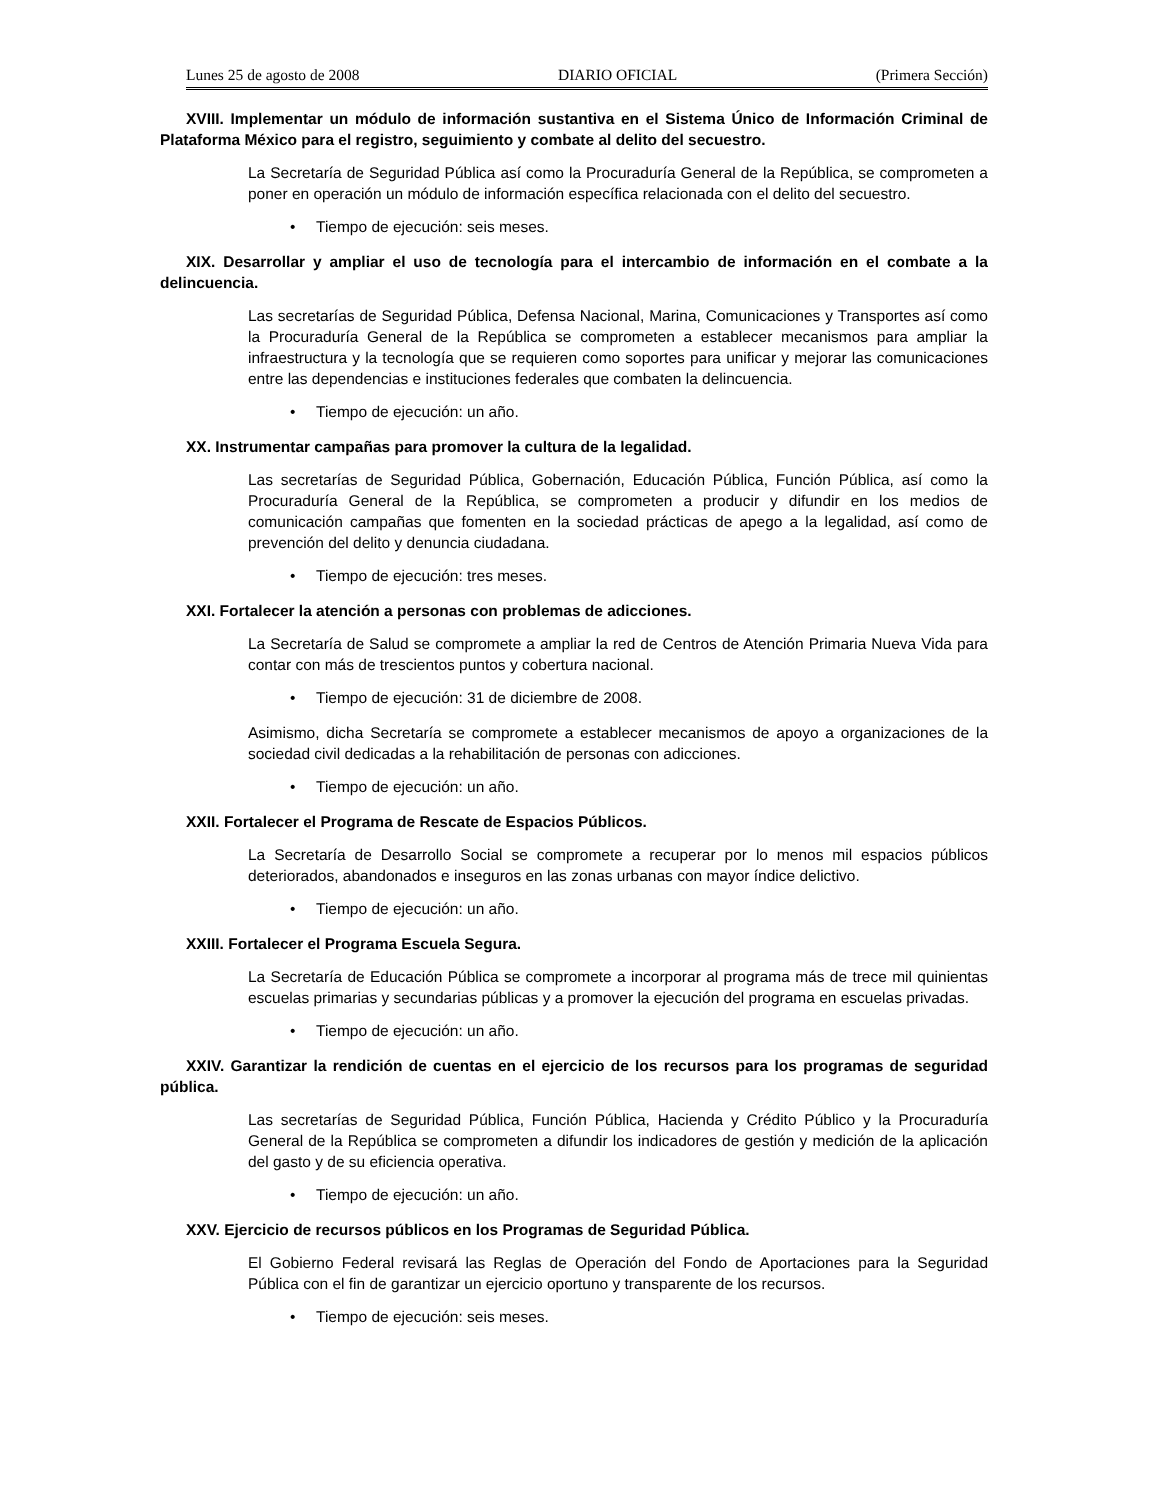Lunes 25 de agosto de 2008 DIARIO OFICIAL (Primera Sección)
XVIII. Implementar un módulo de información sustantiva en el Sistema Único de Información Criminal de Plataforma México para el registro, seguimiento y combate al delito del secuestro.
La Secretaría de Seguridad Pública así como la Procuraduría General de la República, se comprometen a poner en operación un módulo de información específica relacionada con el delito del secuestro.
• Tiempo de ejecución: seis meses.
XIX. Desarrollar y ampliar el uso de tecnología para el intercambio de información en el combate a la delincuencia.
Las secretarías de Seguridad Pública, Defensa Nacional, Marina, Comunicaciones y Transportes así como la Procuraduría General de la República se comprometen a establecer mecanismos para ampliar la infraestructura y la tecnología que se requieren como soportes para unificar y mejorar las comunicaciones entre las dependencias e instituciones federales que combaten la delincuencia.
• Tiempo de ejecución: un año.
XX. Instrumentar campañas para promover la cultura de la legalidad.
Las secretarías de Seguridad Pública, Gobernación, Educación Pública, Función Pública, así como la Procuraduría General de la República, se comprometen a producir y difundir en los medios de comunicación campañas que fomenten en la sociedad prácticas de apego a la legalidad, así como de prevención del delito y denuncia ciudadana.
• Tiempo de ejecución: tres meses.
XXI. Fortalecer la atención a personas con problemas de adicciones.
La Secretaría de Salud se compromete a ampliar la red de Centros de Atención Primaria Nueva Vida para contar con más de trescientos puntos y cobertura nacional.
• Tiempo de ejecución: 31 de diciembre de 2008.
Asimismo, dicha Secretaría se compromete a establecer mecanismos de apoyo a organizaciones de la sociedad civil dedicadas a la rehabilitación de personas con adicciones.
• Tiempo de ejecución: un año.
XXII. Fortalecer el Programa de Rescate de Espacios Públicos.
La Secretaría de Desarrollo Social se compromete a recuperar por lo menos mil espacios públicos deteriorados, abandonados e inseguros en las zonas urbanas con mayor índice delictivo.
• Tiempo de ejecución: un año.
XXIII. Fortalecer el Programa Escuela Segura.
La Secretaría de Educación Pública se compromete a incorporar al programa más de trece mil quinientas escuelas primarias y secundarias públicas y a promover la ejecución del programa en escuelas privadas.
• Tiempo de ejecución: un año.
XXIV. Garantizar la rendición de cuentas en el ejercicio de los recursos para los programas de seguridad pública.
Las secretarías de Seguridad Pública, Función Pública, Hacienda y Crédito Público y la Procuraduría General de la República se comprometen a difundir los indicadores de gestión y medición de la aplicación del gasto y de su eficiencia operativa.
• Tiempo de ejecución: un año.
XXV. Ejercicio de recursos públicos en los Programas de Seguridad Pública.
El Gobierno Federal revisará las Reglas de Operación del Fondo de Aportaciones para la Seguridad Pública con el fin de garantizar un ejercicio oportuno y transparente de los recursos.
• Tiempo de ejecución: seis meses.